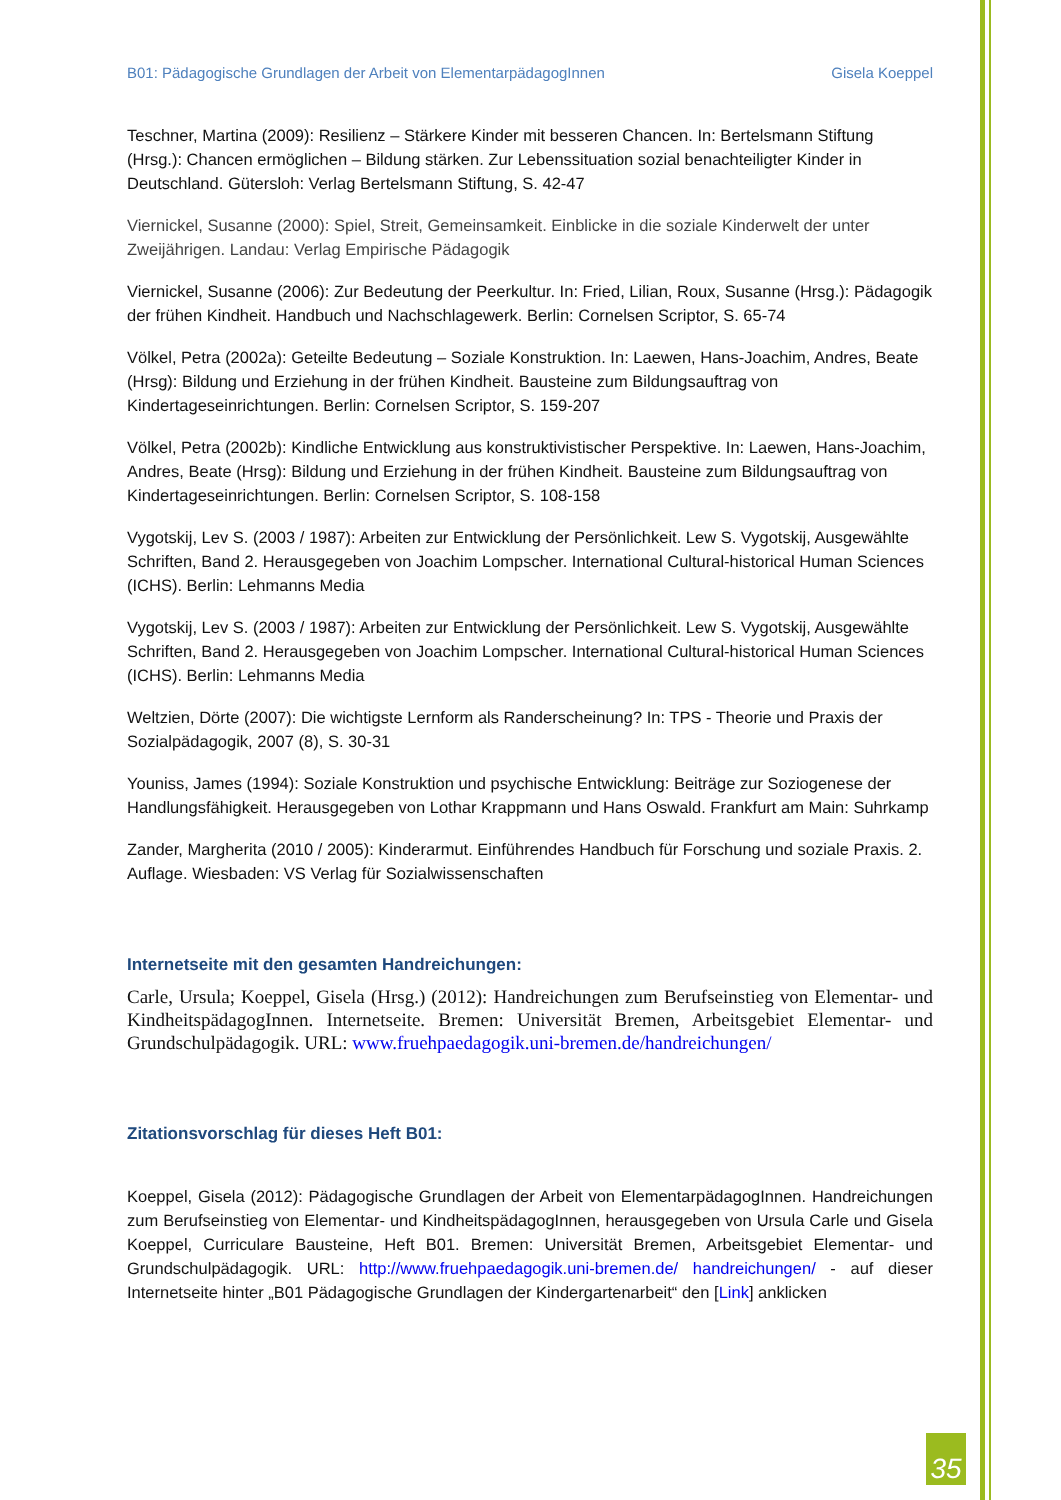B01: Pädagogische Grundlagen der Arbeit von ElementarpädagogInnen Gisela Koeppel
Teschner, Martina (2009): Resilienz – Stärkere Kinder mit besseren Chancen. In: Bertelsmann Stiftung (Hrsg.): Chancen ermöglichen – Bildung stärken. Zur Lebenssituation sozial benachteiligter Kinder in Deutschland. Gütersloh: Verlag Bertelsmann Stiftung, S. 42-47
Viernickel, Susanne (2000): Spiel, Streit, Gemeinsamkeit. Einblicke in die soziale Kinderwelt der unter Zweijährigen. Landau: Verlag Empirische Pädagogik
Viernickel, Susanne (2006): Zur Bedeutung der Peerkultur. In: Fried, Lilian, Roux, Susanne (Hrsg.): Pädagogik der frühen Kindheit. Handbuch und Nachschlagewerk. Berlin: Cornelsen Scriptor, S. 65-74
Völkel, Petra (2002a): Geteilte Bedeutung – Soziale Konstruktion. In: Laewen, Hans-Joachim, Andres, Beate (Hrsg): Bildung und Erziehung in der frühen Kindheit. Bausteine zum Bildungsauftrag von Kindertageseinrichtungen. Berlin: Cornelsen Scriptor, S. 159-207
Völkel, Petra (2002b): Kindliche Entwicklung aus konstruktivistischer Perspektive. In: Laewen, Hans-Joachim, Andres, Beate (Hrsg): Bildung und Erziehung in der frühen Kindheit. Bausteine zum Bildungsauftrag von Kindertageseinrichtungen. Berlin: Cornelsen Scriptor, S. 108-158
Vygotskij, Lev S. (2003 / 1987): Arbeiten zur Entwicklung der Persönlichkeit. Lew S. Vygotskij, Ausgewählte Schriften, Band 2. Herausgegeben von Joachim Lompscher. International Cultural-historical Human Sciences (ICHS). Berlin: Lehmanns Media
Vygotskij, Lev S. (2003 / 1987): Arbeiten zur Entwicklung der Persönlichkeit. Lew S. Vygotskij, Ausgewählte Schriften, Band 2. Herausgegeben von Joachim Lompscher. International Cultural-historical Human Sciences (ICHS). Berlin: Lehmanns Media
Weltzien, Dörte (2007): Die wichtigste Lernform als Randerscheinung? In: TPS - Theorie und Praxis der Sozialpädagogik, 2007 (8), S. 30-31
Youniss, James (1994): Soziale Konstruktion und psychische Entwicklung: Beiträge zur Soziogenese der Handlungsfähigkeit. Herausgegeben von Lothar Krappmann und Hans Oswald. Frankfurt am Main: Suhrkamp
Zander, Margherita (2010 / 2005): Kinderarmut. Einführendes Handbuch für Forschung und soziale Praxis. 2. Auflage. Wiesbaden: VS Verlag für Sozialwissenschaften
Internetseite mit den gesamten Handreichungen:
Carle, Ursula; Koeppel, Gisela (Hrsg.) (2012): Handreichungen zum Berufseinstieg von Elementar- und KindheitspädagogInnen. Internetseite. Bremen: Universität Bremen, Arbeitsgebiet Elementar- und Grundschulpädagogik. URL: www.fruehpaedagogik.uni-bremen.de/handreichungen/
Zitationsvorschlag für dieses Heft B01:
Koeppel, Gisela (2012): Pädagogische Grundlagen der Arbeit von ElementarpädagogInnen. Handreichungen zum Berufseinstieg von Elementar- und KindheitspädagogInnen, herausgegeben von Ursula Carle und Gisela Koeppel, Curriculare Bausteine, Heft B01. Bremen: Universität Bremen, Arbeitsgebiet Elementar- und Grundschulpädagogik. URL: http://www.fruehpaedagogik.uni-bremen.de/ handreichungen/ - auf dieser Internetseite hinter „B01 Pädagogische Grundlagen der Kindergartenarbeit“ den [Link] anklicken
35